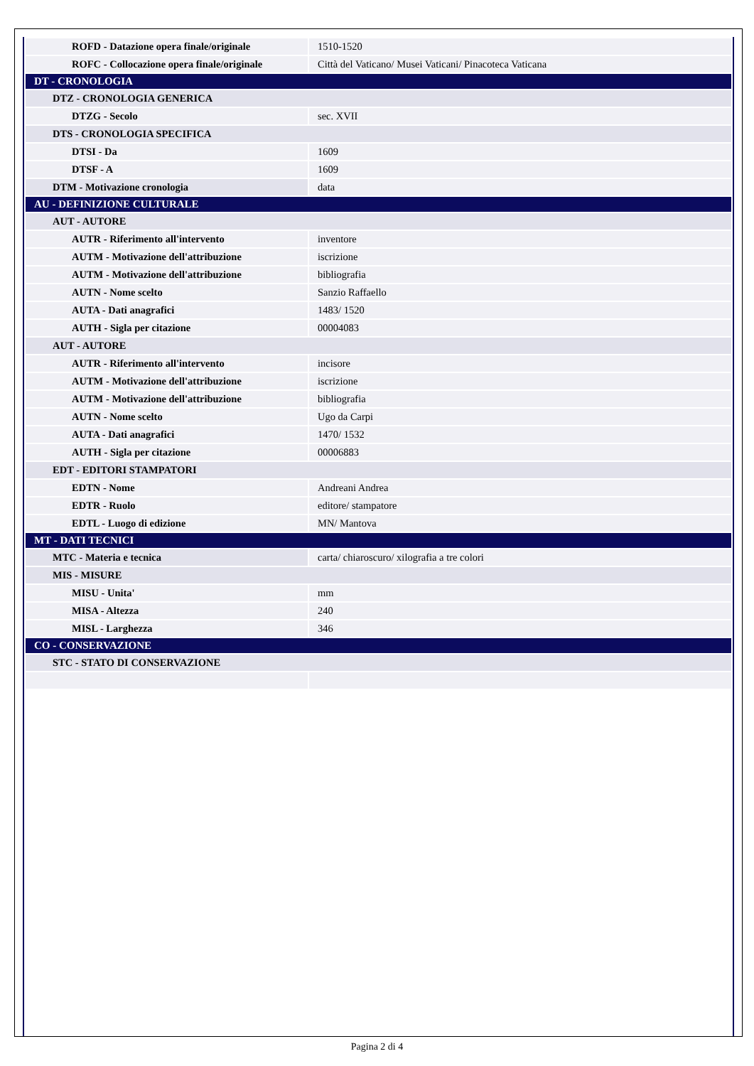| ROFD - Datazione opera finale/originale | 1510-1520 |
| ROFC - Collocazione opera finale/originale | Città del Vaticano/ Musei Vaticani/ Pinacoteca Vaticana |
| DT - CRONOLOGIA | |
| DTZ - CRONOLOGIA GENERICA | |
| DTZG - Secolo | sec. XVII |
| DTS - CRONOLOGIA SPECIFICA | |
| DTSI - Da | 1609 |
| DTSF - A | 1609 |
| DTM - Motivazione cronologia | data |
| AU - DEFINIZIONE CULTURALE | |
| AUT - AUTORE | |
| AUTR - Riferimento all'intervento | inventore |
| AUTM - Motivazione dell'attribuzione | iscrizione |
| AUTM - Motivazione dell'attribuzione | bibliografia |
| AUTN - Nome scelto | Sanzio Raffaello |
| AUTA - Dati anagrafici | 1483/ 1520 |
| AUTH - Sigla per citazione | 00004083 |
| AUT - AUTORE | |
| AUTR - Riferimento all'intervento | incisore |
| AUTM - Motivazione dell'attribuzione | iscrizione |
| AUTM - Motivazione dell'attribuzione | bibliografia |
| AUTN - Nome scelto | Ugo da Carpi |
| AUTA - Dati anagrafici | 1470/ 1532 |
| AUTH - Sigla per citazione | 00006883 |
| EDT - EDITORI STAMPATORI | |
| EDTN - Nome | Andreani Andrea |
| EDTR - Ruolo | editore/ stampatore |
| EDTL - Luogo di edizione | MN/ Mantova |
| MT - DATI TECNICI | |
| MTC - Materia e tecnica | carta/ chiaroscuro/ xilografia a tre colori |
| MIS - MISURE | |
| MISU - Unita' | mm |
| MISA - Altezza | 240 |
| MISL - Larghezza | 346 |
| CO - CONSERVAZIONE | |
| STC - STATO DI CONSERVAZIONE | |
Pagina 2 di 4